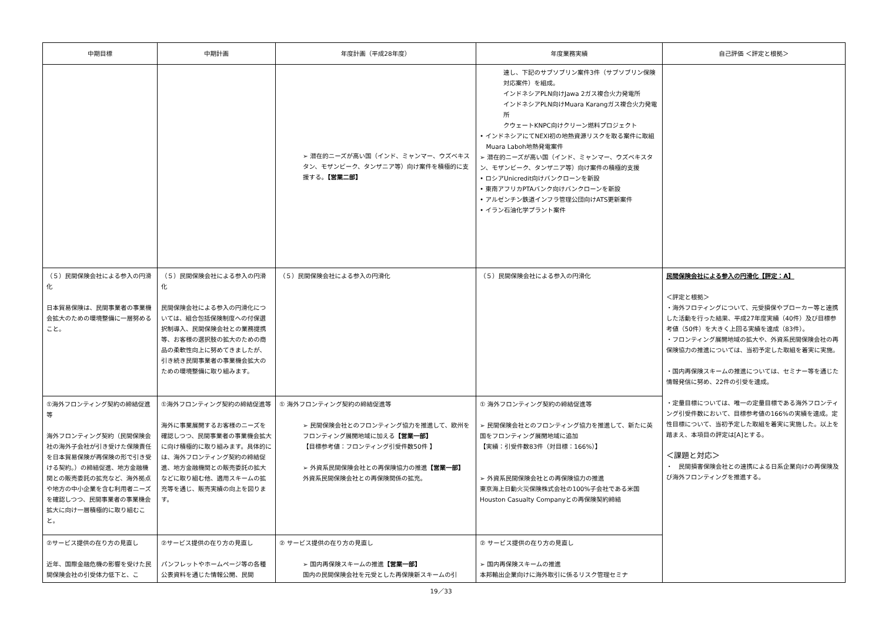| 中期目標 | 中期計画 | 年度計画（平成28年度） | 年度業務実績 | 自己評価 ＜評定と根拠＞ |
| --- | --- | --- | --- | --- |
| | | ➢ 潜在的ニーズが高い国（インド、ミャンマー、ウズベキスタン、モザンビーク、タンザニア等）向け案件を積極的に支援する。 【営業二部】 | 連し、下記のサブソブリン案件3件（サブソブリン保険対応案件）を組成。 インドネシアPLN向けJawa 2ガス複合火力発電所 インドネシアPLN向けMuara Karangガス複合火力発電所 クウェートKNPC向けクリーン燃料プロジェクト • インドネシアにてNEXI初の地熱資源リスクを取る案件に取組 Muara Laboh地熱発電案件 ➢ 潜在的ニーズが高い国（インド、ミャンマー、ウズベキスタン、モザンビーク、タンザニア等）向け案件の積極的支援 • ロシアUnicredit向けバンクローンを新設 • 東南アフリカPTAバンク向けバンクローンを新設 • アルゼンチン鉄道インフラ管理公団向けATS更新案件 • イラン石油化学プラント案件 | |
| （５）民間保険会社による参入の円滑化 日本貿易保険は、民間事業者の事業機会拡大のための環境整備に一層努めること。 | （５）民間保険会社による参入の円滑化 民間保険会社による参入の円滑化については、組合包括保険制度への付保選択制導入、民間保険会社との業務提携等、お客様の選択肢の拡大のための商品の柔軟性向上に努めてきましたが、引き続き民間事業者の事業機会拡大のための環境整備に取り組みます。 | （５）民間保険会社による参入の円滑化 | （５）民間保険会社による参入の円滑化 | 民間保険会社による参入の円滑化【評定：A】 ＜評定と根拠＞ ・海外フロティングについて、元受損保やブローカー等と連携した活動を行った結果、平成27年度実績（40件）及び目標参考値（50件）を大きく上回る実績を達成（83件）。 ・フロンティング展開地域の拡大や、外資系民間保険会社の再保険協力の推進については、当初予定した取組を着実に実施。 ・国内再保険スキームの推進については、セミナー等を通じた情報発信に努め、22件の引受を達成。 ・定量目標については、唯一の定量目標である海外フロンティング引受件数において、目標参考値の166%の実績を達成。定性目標について、当初予定した取組を着実に実施した。以上を踏まえ、本項目の評定は[A]とする。 ＜課題と対応＞ ・ 民間損害保険会社との連携による日系企業向けの再保険及び海外フロンティングを推進する。 |
| ①海外フロンティング契約の締結促進等 海外フロンティング契約（民間保険会社の海外子会社が引き受けた保険責任を日本貿易保険が再保険の形で引き受ける契約。）の締結促進、地方金融機関との販売委託の拡充など、海外拠点や地方の中小企業を含む利用者ニーズを確認しつつ、民間事業者の事業機会拡大に向け一層積極的に取り組むこと。 | ①海外フロンティング契約の締結促進等 海外に事業展開するお客様のニーズを確認しつつ、民間事業者の事業機会拡大に向け積極的に取り組みます。具体的には、海外フロンティング契約の締結促進、地方金融機関との販売委託の拡大などに取り組む他、適用スキームの拡充等を通じ、販売実績の向上を図ります。 | ① 海外フロンティング契約の締結促進等 ➢ 民間保険会社とのフロンティング協力を推進して、欧州をフロンティング展開地域に加える 【営業一部】 【目標参考値：フロンティング引受件数50件 】 ➢ 外資系民間保険会社との再保険協力の推進 【営業一部】 外資系民間保険会社との再保険関係の拡充。 | ① 海外フロンティング契約の締結促進等 ➢ 民間保険会社とのフロンティング協力を推進して、新たに英国をフロンティング展開地域に追加 【実績：引受件数83件（対目標：166%）】 ➢ 外資系民間保険会社との再保険協力の推進 東京海上日動火災保険株式会社の100%子会社である米国Houston Casualty Companyとの再保険契約締結 | |
| ②サービス提供の在り方の見直し 近年、国際金融危機の影響を受けた民間保険会社の引受体力低下と、こ | ②サービス提供の在り方の見直し パンフレットやホームページ等の各種公表資料を通じた情報公開、民間 | ② サービス提供の在り方の見直し ➢ 国内再保険スキームの推進 【営業一部】 国内の民間保険会社を元受とした再保険新スキームの引 | ② サービス提供の在り方の見直し ➢ 国内再保険スキームの推進 本邦輸出企業向けに海外取引に係るリスク管理セミナ | |
19／33